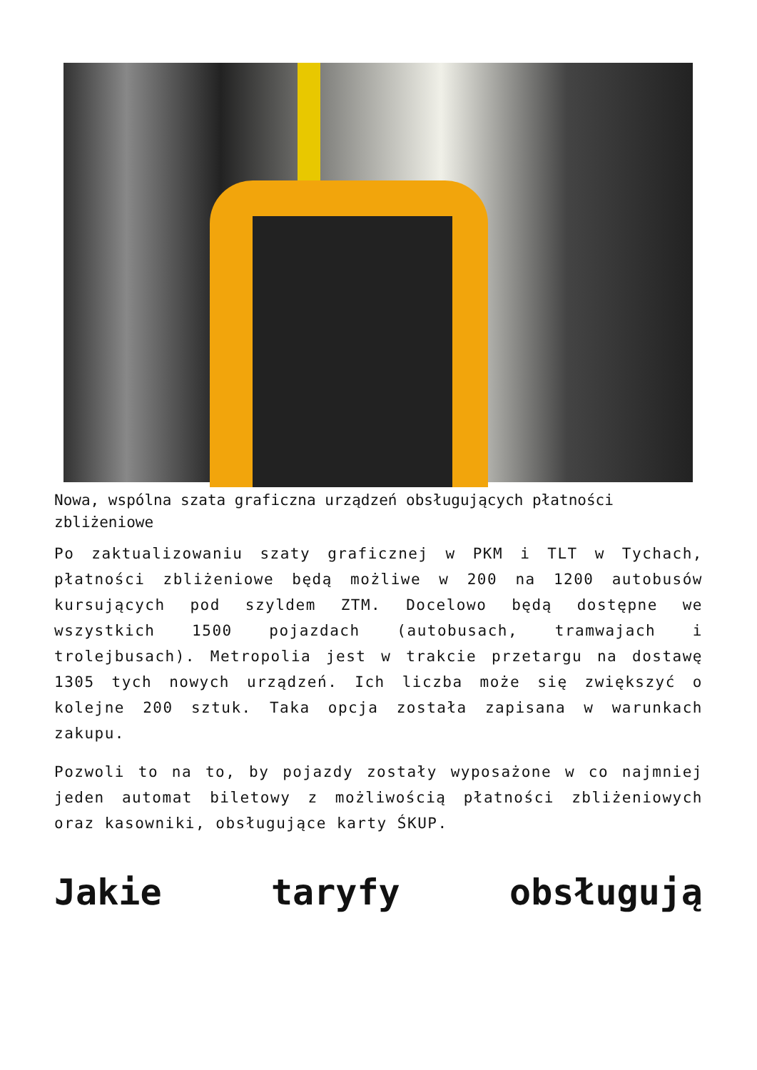Nowa, wspólna szata graficzna urządzeń obsługujących płatności zbliżeniowe
Po zaktualizowaniu szaty graficznej w PKM i TLT w Tychach, płatności zbliżeniowe będą możliwe w 200 na 1200 autobusów kursujących pod szyldem ZTM. Docelowo będą dostępne we wszystkich 1500 pojazdach (autobusach, tramwajach i trolejbusach). Metropolia jest w trakcie przetargu na dostawę 1305 tych nowych urządzeń. Ich liczba może się zwiększyć o kolejne 200 sztuk. Taka opcja została zapisana w warunkach zakupu.
Pozwoli to na to, by pojazdy zostały wyposażone w co najmniej jeden automat biletowy z możliwością płatności zbliżeniowych oraz kasowniki, obsługujące karty ŚKUP.
Jakie taryfy obsługują